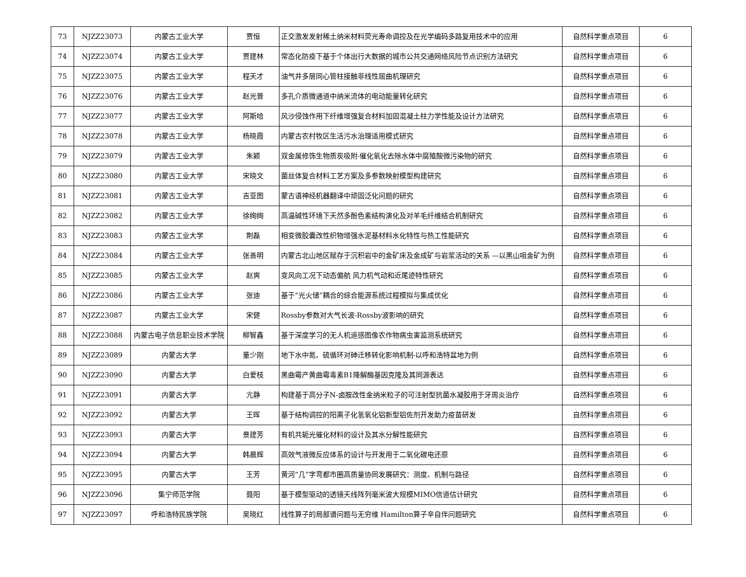| 73 | NJZZ23073 | 内蒙古工业大学 | 贾恒 | 正交激发发射稀土纳米材料荧光寿命调控及在光学编码多路复用技术中的应用 | 自然科学重点项目 | 6 |
| 74 | NJZZ23074 | 内蒙古工业大学 | 贾建林 | 常态化防疫下基于个体出行大数据的城市公共交通网络风险节点识别方法研究 | 自然科学重点项目 | 6 |
| 75 | NJZZ23075 | 内蒙古工业大学 | 程天才 | 油气井多层同心管柱接触非线性屈曲机理研究 | 自然科学重点项目 | 6 |
| 76 | NJZZ23076 | 内蒙古工业大学 | 赵光普 | 多孔介质微通道中纳米流体的电动能量转化研究 | 自然科学重点项目 | 6 |
| 77 | NJZZ23077 | 内蒙古工业大学 | 阿斯哈 | 风沙侵蚀作用下纤维增强复合材料加固混凝土柱力学性能及设计方法研究 | 自然科学重点项目 | 6 |
| 78 | NJZZ23078 | 内蒙古工业大学 | 杨晓霞 | 内蒙古农村牧区生活污水治理适用模式研究 | 自然科学重点项目 | 6 |
| 79 | NJZZ23079 | 内蒙古工业大学 | 朱颖 | 双金属修饰生物质炭吸附-催化氧化去除水体中腐殖酸微污染物的研究 | 自然科学重点项目 | 6 |
| 80 | NJZZ23080 | 内蒙古工业大学 | 宋晓文 | 菌丝体复合材料工艺方案及多参数映射模型构建研究 | 自然科学重点项目 | 6 |
| 81 | NJZZ23081 | 内蒙古工业大学 | 吉亚图 | 蒙古语神经机器翻译中顽固泛化问题的研究 | 自然科学重点项目 | 6 |
| 82 | NJZZ23082 | 内蒙古工业大学 | 徐绚绚 | 高温碱性环境下天然多酚色素结构演化及对羊毛纤维结合机制研究 | 自然科学重点项目 | 6 |
| 83 | NJZZ23083 | 内蒙古工业大学 | 荆磊 | 相变微胶囊改性织物增强水泥基材料水化特性与热工性能研究 | 自然科学重点项目 | 6 |
| 84 | NJZZ23084 | 内蒙古工业大学 | 张善明 | 内蒙古北山地区赋存于沉积岩中的金矿床及金成矿与岩浆活动的关系 —以黑山咀金矿为例 | 自然科学重点项目 | 6 |
| 85 | NJZZ23085 | 内蒙古工业大学 | 赵爽 | 变风向工况下动态偏航 风力机气动和近尾迹特性研究 | 自然科学重点项目 | 6 |
| 86 | NJZZ23086 | 内蒙古工业大学 | 张迪 | 基于“光火储”耦合的综合能源系统过程模拟与集成优化 | 自然科学重点项目 | 6 |
| 87 | NJZZ23087 | 内蒙古工业大学 | 宋健 | Rossby参数对大气长波-Rossby波影响的研究 | 自然科学重点项目 | 6 |
| 88 | NJZZ23088 | 内蒙古电子信息职业技术学院 | 柳智鑫 | 基于深度学习的无人机遥感图像农作物病虫害监测系统研究 | 自然科学重点项目 | 6 |
| 89 | NJZZ23089 | 内蒙古大学 | 董少刚 | 地下水中氮、硫循环对砷迁移转化影响机制-以呼和浩特盆地为例 | 自然科学重点项目 | 6 |
| 90 | NJZZ23090 | 内蒙古大学 | 白爱枝 | 黑曲霉产黄曲霉毒素B1降解酶基因克隆及其同源表达 | 自然科学重点项目 | 6 |
| 91 | NJZZ23091 | 内蒙古大学 | 亢静 | 构建基于高分子N-卤胺改性金纳米粒子的可注射型抗菌水凝胶用于牙周炎治疗 | 自然科学重点项目 | 6 |
| 92 | NJZZ23092 | 内蒙古大学 | 王晖 | 基于结构调控的阳离子化氢氧化铝新型铝佐剂开发助力疫苗研发 | 自然科学重点项目 | 6 |
| 93 | NJZZ23093 | 内蒙古大学 | 景建芳 | 有机共轭光催化材料的设计及其水分解性能研究 | 自然科学重点项目 | 6 |
| 94 | NJZZ23094 | 内蒙古大学 | 韩晨辉 | 高效气液微反应体系的设计与开发用于二氧化碳电还原 | 自然科学重点项目 | 6 |
| 95 | NJZZ23095 | 内蒙古大学 | 王芳 | 黄河“几”字弯都市圈高质量协同发展研究：测度、机制与路径 | 自然科学重点项目 | 6 |
| 96 | NJZZ23096 | 集宁师范学院 | 聂阳 | 基于模型驱动的透镜天线阵列毫米波大规模MIMO信道估计研究 | 自然科学重点项目 | 6 |
| 97 | NJZZ23097 | 呼和浩特民族学院 | 吴晓红 | 线性算子的局部谱问题与无穷维 Hamilton算子辛自伴问题研究 | 自然科学重点项目 | 6 |